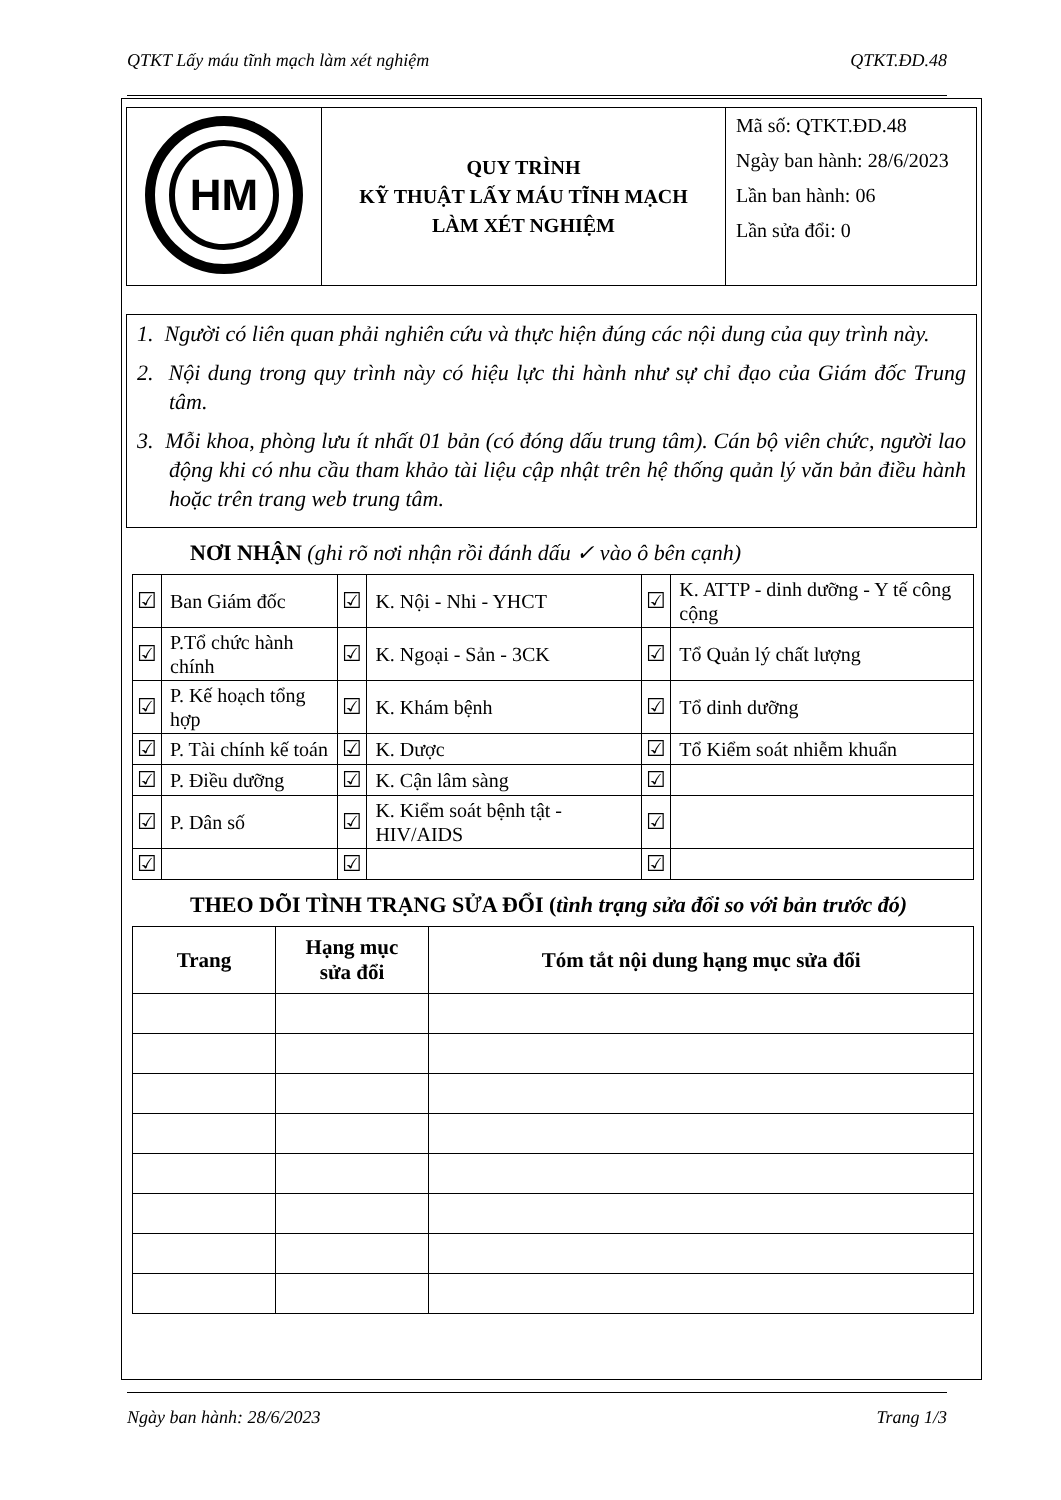QTKT Lấy máu tĩnh mạch làm xét nghiệm QTKT.ĐD.48
| HM | QUY TRÌNH KỸ THUẬT LẤY MÁU TĨNH MẠCH LÀM XÉT NGHIỆM | Mã số: QTKT.ĐD.48 Ngày ban hành: 28/6/2023 Lần ban hành: 06 Lần sửa đổi: 0 |
1. Người có liên quan phải nghiên cứu và thực hiện đúng các nội dung của quy trình này.
2. Nội dung trong quy trình này có hiệu lực thi hành như sự chỉ đạo của Giám đốc Trung tâm.
3. Mỗi khoa, phòng lưu ít nhất 01 bản (có đóng dấu trung tâm). Cán bộ viên chức, người lao động khi có nhu cầu tham khảo tài liệu cập nhật trên hệ thống quản lý văn bản điều hành hoặc trên trang web trung tâm.
NƠI NHẬN (ghi rõ nơi nhận rồi đánh dấu ✓ vào ô bên cạnh)
| ☑ | Ban Giám đốc | ☑ | K. Nội - Nhi - YHCT | ☑ | K. ATTP - dinh dưỡng - Y tế công cộng |
| ☑ | P.Tổ chức hành chính | ☑ | K. Ngoại - Sản - 3CK | ☑ | Tổ Quản lý chất lượng |
| ☑ | P. Kế hoạch tổng hợp | ☑ | K. Khám bệnh | ☑ | Tổ dinh dưỡng |
| ☑ | P. Tài chính kế toán | ☑ | K. Dược | ☑ | Tổ Kiểm soát nhiễm khuẩn |
| ☑ | P. Điều dưỡng | ☑ | K. Cận lâm sàng | ☑ | |
| ☑ | P. Dân số | ☑ | K. Kiểm soát bệnh tật - HIV/AIDS | ☑ | |
| ☑ | | ☑ | | ☑ | |
THEO DÕI TÌNH TRẠNG SỬA ĐỔI (tình trạng sửa đổi so với bản trước đó)
| Trang | Hạng mục sửa đổi | Tóm tắt nội dung hạng mục sửa đổi |
| --- | --- | --- |
Ngày ban hành: 28/6/2023 Trang 1/3